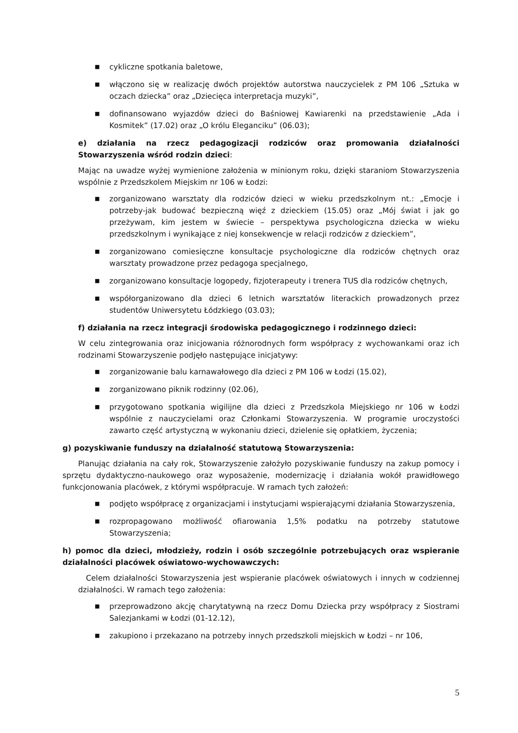■ cykliczne spotkania baletowe,
■ włączono się w realizację dwóch projektów autorstwa nauczycielek z PM 106 „Sztuka w oczach dziecka” oraz „Dziecięca interpretacja muzyki”,
■ dofinansowano wyjazdów dzieci do Baśniowej Kawiarenki na przedstawienie „Ada i Kosmitek” (17.02) oraz „O królu Eleganciku” (06.03);
e) działania na rzecz pedagogizacji rodziców oraz promowania działalności Stowarzyszenia wśród rodzin dzieci:
Mając na uwadze wyżej wymienione założenia w minionym roku, dzięki staraniom Stowarzyszenia wspólnie z Przedszkolem Miejskim nr 106 w Łodzi:
■ zorganizowano warsztaty dla rodziców dzieci w wieku przedszkolnym nt.: „Emocje i potrzeby-jak budować bezpieczną więź z dzieckiem (15.05) oraz „Mój świat i jak go przeżywam, kim jestem w świecie – perspektywa psychologiczna dziecka w wieku przedszkolnym i wynikające z niej konsekwencje w relacji rodziców z dzieckiem”,
■ zorganizowano comiesięczne konsultacje psychologiczne dla rodziców chętnych oraz warsztaty prowadzone przez pedagoga specjalnego,
■ zorganizowano konsultacje logopedy, fizjoterapeuty i trenera TUS dla rodziców chętnych,
■ współorganizowano dla dzieci 6 letnich warsztatów literackich prowadzonych przez studentów Uniwersytetu Łódzkiego (03.03);
f) działania na rzecz integracji środowiska pedagogicznego i rodzinnego dzieci:
W celu zintegrowania oraz inicjowania różnorodnych form współpracy z wychowankami oraz ich rodzinami Stowarzyszenie podjęło następujące inicjatywy:
■ zorganizowanie balu karnawałowego dla dzieci z PM 106 w Łodzi (15.02),
■ zorganizowano piknik rodzinny (02.06),
■ przygotowano spotkania wigilijne dla dzieci z Przedszkola Miejskiego nr 106 w Łodzi wspólnie z nauczycielami oraz Członkami Stowarzyszenia. W programie uroczystości zawarto część artystyczną w wykonaniu dzieci, dzielenie się opłatkiem, życzenia;
g) pozyskiwanie funduszy na działalność statutową Stowarzyszenia:
Planując działania na cały rok, Stowarzyszenie założyło pozyskiwanie funduszy na zakup pomocy i sprzętu dydaktyczno-naukowego oraz wyposażenie, modernizację i działania wokół prawidłowego funkcjonowania placówek, z którymi współpracuje. W ramach tych założeń:
■ podjęto współpracę z organizacjami i instytucjami wspierającymi działania Stowarzyszenia,
■ rozpropagowano możliwość ofiarowania 1,5% podatku na potrzeby statutowe Stowarzyszenia;
h) pomoc dla dzieci, młodzieży, rodzin i osób szczególnie potrzebujących oraz wspieranie działalności placówek oświatowo-wychowawczych:
Celem działalności Stowarzyszenia jest wspieranie placówek oświatowych i innych w codziennej działalności. W ramach tego założenia:
■ przeprowadzono akcję charytatywną na rzecz Domu Dziecka przy współpracy z Siostrami Salezjankami w Łodzi (01-12.12),
■ zakupiono i przekazano na potrzeby innych przedszkoli miejskich w Łodzi – nr 106,
5